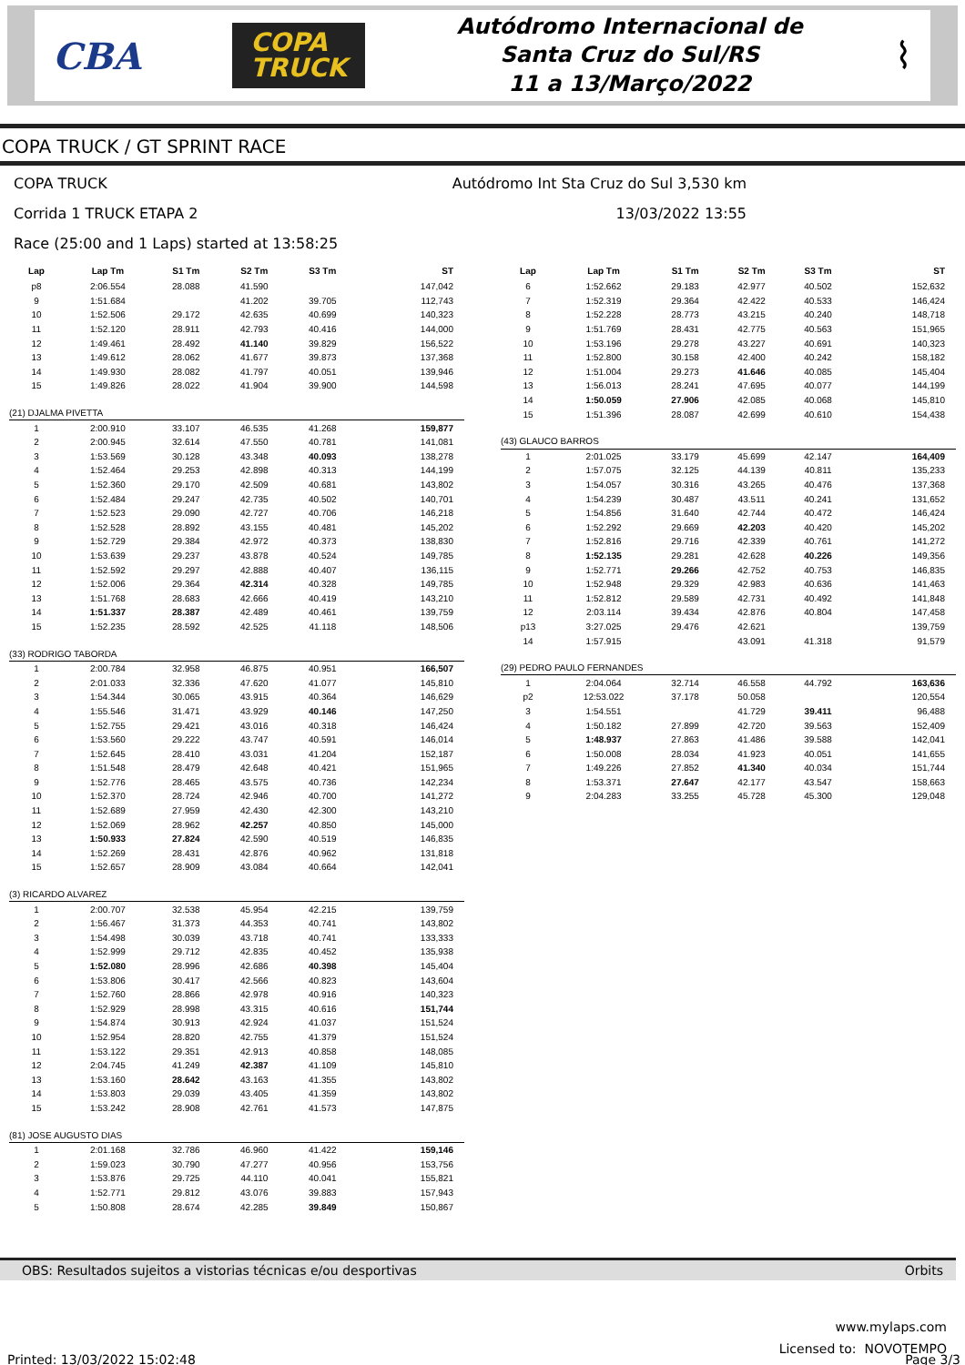CBA COPA
TRUCK
Autódromo Internacional de
Santa Cruz do Sul/RS
11 a 13/Março/2022
⌇
COPA TRUCK / GT SPRINT RACE
COPA TRUCK Autódromo Int Sta Cruz do Sul 3,530 km
Corrida 1 TRUCK ETAPA 2 13/03/2022 13:55
Race (25:00 and 1 Laps) started at 13:58:25
| Lap | Lap Tm | S1 Tm | S2 Tm | S3 Tm | ST |
| --- | --- | --- | --- | --- | --- |
| p8 | 2:06.554 | 28.088 | 41.590 | | 147,042 |
| 9 | 1:51.684 | | 41.202 | 39.705 | 112,743 |
| 10 | 1:52.506 | 29.172 | 42.635 | 40.699 | 140,323 |
| 11 | 1:52.120 | 28.911 | 42.793 | 40.416 | 144,000 |
| 12 | 1:49.461 | 28.492 | 41.140 | 39.829 | 156,522 |
| 13 | 1:49.612 | 28.062 | 41.677 | 39.873 | 137,368 |
| 14 | 1:49.930 | 28.082 | 41.797 | 40.051 | 139,946 |
| 15 | 1:49.826 | 28.022 | 41.904 | 39.900 | 144,598 |
| (21) DJALMA PIVETTA | | | | | |
| 1 | 2:00.910 | 33.107 | 46.535 | 41.268 | 159,877 |
| 2 | 2:00.945 | 32.614 | 47.550 | 40.781 | 141,081 |
| 3 | 1:53.569 | 30.128 | 43.348 | 40.093 | 138,278 |
| 4 | 1:52.464 | 29.253 | 42.898 | 40.313 | 144,199 |
| 5 | 1:52.360 | 29.170 | 42.509 | 40.681 | 143,802 |
| 6 | 1:52.484 | 29.247 | 42.735 | 40.502 | 140,701 |
| 7 | 1:52.523 | 29.090 | 42.727 | 40.706 | 146,218 |
| 8 | 1:52.528 | 28.892 | 43.155 | 40.481 | 145,202 |
| 9 | 1:52.729 | 29.384 | 42.972 | 40.373 | 138,830 |
| 10 | 1:53.639 | 29.237 | 43.878 | 40.524 | 149,785 |
| 11 | 1:52.592 | 29.297 | 42.888 | 40.407 | 136,115 |
| 12 | 1:52.006 | 29.364 | 42.314 | 40.328 | 149,785 |
| 13 | 1:51.768 | 28.683 | 42.666 | 40.419 | 143,210 |
| 14 | 1:51.337 | 28.387 | 42.489 | 40.461 | 139,759 |
| 15 | 1:52.235 | 28.592 | 42.525 | 41.118 | 148,506 |
| (33) RODRIGO TABORDA | | | | | |
| 1 | 2:00.784 | 32.958 | 46.875 | 40.951 | 166,507 |
| 2 | 2:01.033 | 32.336 | 47.620 | 41.077 | 145,810 |
| 3 | 1:54.344 | 30.065 | 43.915 | 40.364 | 146,629 |
| 4 | 1:55.546 | 31.471 | 43.929 | 40.146 | 147,250 |
| 5 | 1:52.755 | 29.421 | 43.016 | 40.318 | 146,424 |
| 6 | 1:53.560 | 29.222 | 43.747 | 40.591 | 146,014 |
| 7 | 1:52.645 | 28.410 | 43.031 | 41.204 | 152,187 |
| 8 | 1:51.548 | 28.479 | 42.648 | 40.421 | 151,965 |
| 9 | 1:52.776 | 28.465 | 43.575 | 40.736 | 142,234 |
| 10 | 1:52.370 | 28.724 | 42.946 | 40.700 | 141,272 |
| 11 | 1:52.689 | 27.959 | 42.430 | 42.300 | 143,210 |
| 12 | 1:52.069 | 28.962 | 42.257 | 40.850 | 145,000 |
| 13 | 1:50.933 | 27.824 | 42.590 | 40.519 | 146,835 |
| 14 | 1:52.269 | 28.431 | 42.876 | 40.962 | 131,818 |
| 15 | 1:52.657 | 28.909 | 43.084 | 40.664 | 142,041 |
| (3) RICARDO ALVAREZ | | | | | |
| 1 | 2:00.707 | 32.538 | 45.954 | 42.215 | 139,759 |
| 2 | 1:56.467 | 31.373 | 44.353 | 40.741 | 143,802 |
| 3 | 1:54.498 | 30.039 | 43.718 | 40.741 | 133,333 |
| 4 | 1:52.999 | 29.712 | 42.835 | 40.452 | 135,938 |
| 5 | 1:52.080 | 28.996 | 42.686 | 40.398 | 145,404 |
| 6 | 1:53.806 | 30.417 | 42.566 | 40.823 | 143,604 |
| 7 | 1:52.760 | 28.866 | 42.978 | 40.916 | 140,323 |
| 8 | 1:52.929 | 28.998 | 43.315 | 40.616 | 151,744 |
| 9 | 1:54.874 | 30.913 | 42.924 | 41.037 | 151,524 |
| 10 | 1:52.954 | 28.820 | 42.755 | 41.379 | 151,524 |
| 11 | 1:53.122 | 29.351 | 42.913 | 40.858 | 148,085 |
| 12 | 2:04.745 | 41.249 | 42.387 | 41.109 | 145,810 |
| 13 | 1:53.160 | 28.642 | 43.163 | 41.355 | 143,802 |
| 14 | 1:53.803 | 29.039 | 43.405 | 41.359 | 143,802 |
| 15 | 1:53.242 | 28.908 | 42.761 | 41.573 | 147,875 |
| (81) JOSE AUGUSTO DIAS | | | | | |
| 1 | 2:01.168 | 32.786 | 46.960 | 41.422 | 159,146 |
| 2 | 1:59.023 | 30.790 | 47.277 | 40.956 | 153,756 |
| 3 | 1:53.876 | 29.725 | 44.110 | 40.041 | 155,821 |
| 4 | 1:52.771 | 29.812 | 43.076 | 39.883 | 157,943 |
| 5 | 1:50.808 | 28.674 | 42.285 | 39.849 | 150,867 |
| Lap | Lap Tm | S1 Tm | S2 Tm | S3 Tm | ST |
| --- | --- | --- | --- | --- | --- |
| 6 | 1:52.662 | 29.183 | 42.977 | 40.502 | 152,632 |
| 7 | 1:52.319 | 29.364 | 42.422 | 40.533 | 146,424 |
| 8 | 1:52.228 | 28.773 | 43.215 | 40.240 | 148,718 |
| 9 | 1:51.769 | 28.431 | 42.775 | 40.563 | 151,965 |
| 10 | 1:53.196 | 29.278 | 43.227 | 40.691 | 140,323 |
| 11 | 1:52.800 | 30.158 | 42.400 | 40.242 | 158,182 |
| 12 | 1:51.004 | 29.273 | 41.646 | 40.085 | 145,404 |
| 13 | 1:56.013 | 28.241 | 47.695 | 40.077 | 144,199 |
| 14 | 1:50.059 | 27.906 | 42.085 | 40.068 | 145,810 |
| 15 | 1:51.396 | 28.087 | 42.699 | 40.610 | 154,438 |
| (43) GLAUCO BARROS | | | | | |
| 1 | 2:01.025 | 33.179 | 45.699 | 42.147 | 164,409 |
| 2 | 1:57.075 | 32.125 | 44.139 | 40.811 | 135,233 |
| 3 | 1:54.057 | 30.316 | 43.265 | 40.476 | 137,368 |
| 4 | 1:54.239 | 30.487 | 43.511 | 40.241 | 131,652 |
| 5 | 1:54.856 | 31.640 | 42.744 | 40.472 | 146,424 |
| 6 | 1:52.292 | 29.669 | 42.203 | 40.420 | 145,202 |
| 7 | 1:52.816 | 29.716 | 42.339 | 40.761 | 141,272 |
| 8 | 1:52.135 | 29.281 | 42.628 | 40.226 | 149,356 |
| 9 | 1:52.771 | 29.266 | 42.752 | 40.753 | 146,835 |
| 10 | 1:52.948 | 29.329 | 42.983 | 40.636 | 141,463 |
| 11 | 1:52.812 | 29.589 | 42.731 | 40.492 | 141,848 |
| 12 | 2:03.114 | 39.434 | 42.876 | 40.804 | 147,458 |
| p13 | 3:27.025 | 29.476 | 42.621 | | 139,759 |
| 14 | 1:57.915 | | 43.091 | 41.318 | 91,579 |
| (29) PEDRO PAULO FERNANDES | | | | | |
| 1 | 2:04.064 | 32.714 | 46.558 | 44.792 | 163,636 |
| p2 | 12:53.022 | 37.178 | 50.058 | | 120,554 |
| 3 | 1:54.551 | | 41.729 | 39.411 | 96,488 |
| 4 | 1:50.182 | 27.899 | 42.720 | 39.563 | 152,409 |
| 5 | 1:48.937 | 27.863 | 41.486 | 39.588 | 142,041 |
| 6 | 1:50.008 | 28.034 | 41.923 | 40.051 | 141,655 |
| 7 | 1:49.226 | 27.852 | 41.340 | 40.034 | 151,744 |
| 8 | 1:53.371 | 27.647 | 42.177 | 43.547 | 158,663 |
| 9 | 2:04.283 | 33.255 | 45.728 | 45.300 | 129,048 |
OBS: Resultados sujeitos a vistorias técnicas e/ou desportivas Orbits
www.mylaps.com
Licensed to: NOVOTEMPO
Printed: 13/03/2022 15:02:48 Page 3/3